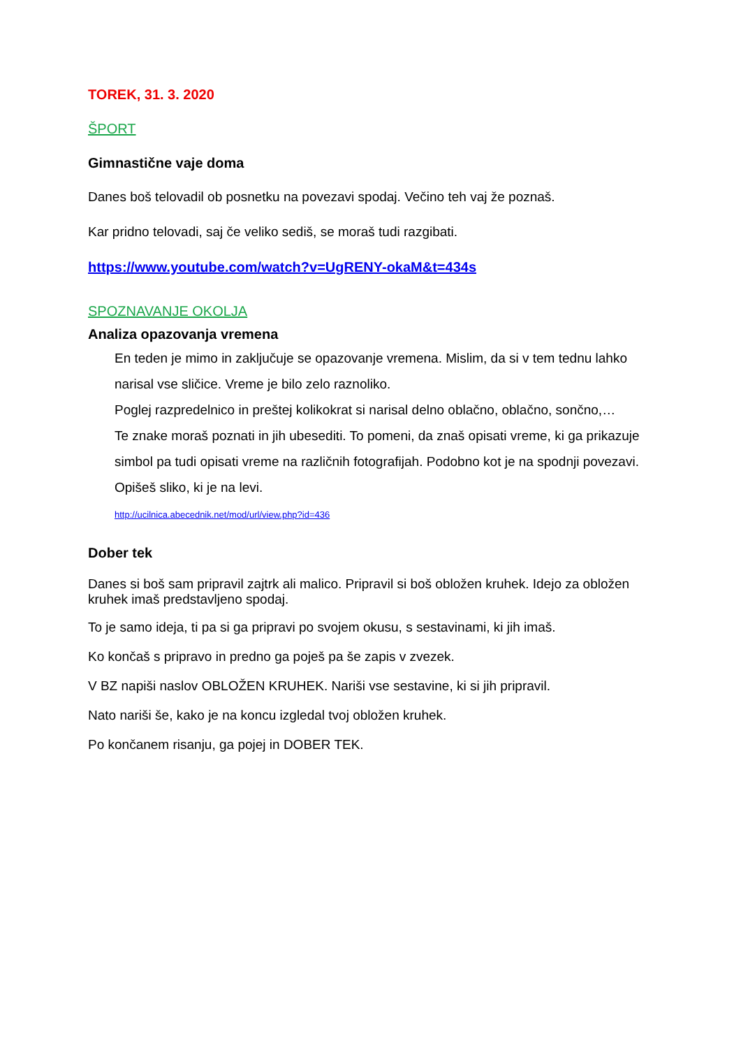TOREK, 31. 3. 2020
ŠPORT
Gimnastične vaje doma
Danes boš telovadil ob posnetku na povezavi spodaj. Večino teh vaj že poznaš.
Kar pridno telovadi, saj če veliko sediš, se moraš tudi razgibati.
https://www.youtube.com/watch?v=UgRENY-okaM&t=434s
SPOZNAVANJE OKOLJA
Analiza opazovanja vremena
En teden je mimo in zaključuje se opazovanje vremena. Mislim, da si v tem tednu lahko narisal vse sličice. Vreme je bilo zelo raznoliko.
Poglej razpredelnico in preštej kolikokrat si narisal delno oblačno, oblačno, sončno,…
Te znake moraš poznati in jih ubesediti. To pomeni, da znaš opisati vreme, ki ga prikazuje simbol pa tudi opisati vreme na različnih fotografijah. Podobno kot je na spodnji povezavi. Opišeš sliko, ki je na levi.
http://ucilnica.abecednik.net/mod/url/view.php?id=436
Dober tek
Danes si boš sam pripravil zajtrk ali malico. Pripravil si boš obložen kruhek. Idejo za obložen kruhek imaš predstavljeno spodaj.
To je samo ideja, ti pa si ga pripravi po svojem okusu, s sestavinami, ki jih imaš.
Ko končaš s pripravo in predno ga poješ pa še zapis v zvezek.
V BZ napiši naslov OBLOŽEN KRUHEK. Nariši vse sestavine, ki si jih pripravil.
Nato nariši še, kako je na koncu izgledal tvoj obložen kruhek.
Po končanem risanju, ga pojej in DOBER TEK.